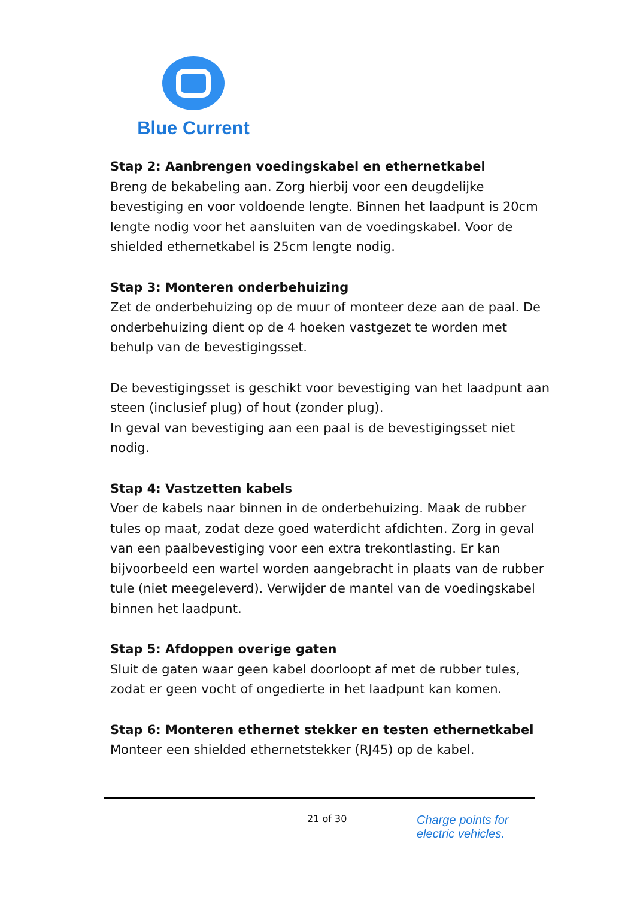Blue Current
Stap 2: Aanbrengen voedingskabel en ethernetkabel
Breng de bekabeling aan. Zorg hierbij voor een deugdelijke bevestiging en voor voldoende lengte. Binnen het laadpunt is 20cm lengte nodig voor het aansluiten van de voedingskabel. Voor de shielded ethernetkabel is 25cm lengte nodig.
Stap 3: Monteren onderbehuizing
Zet de onderbehuizing op de muur of monteer deze aan de paal. De onderbehuizing dient op de 4 hoeken vastgezet te worden met behulp van de bevestigingsset.
De bevestigingsset is geschikt voor bevestiging van het laadpunt aan steen (inclusief plug) of hout (zonder plug).
In geval van bevestiging aan een paal is de bevestigingsset niet nodig.
Stap 4: Vastzetten kabels
Voer de kabels naar binnen in de onderbehuizing. Maak de rubber tules op maat, zodat deze goed waterdicht afdichten. Zorg in geval van een paalbevestiging voor een extra trekontlasting. Er kan bijvoorbeeld een wartel worden aangebracht in plaats van de rubber tule (niet meegeleverd). Verwijder de mantel van de voedingskabel binnen het laadpunt.
Stap 5: Afdoppen overige gaten
Sluit de gaten waar geen kabel doorloopt af met de rubber tules, zodat er geen vocht of ongedierte in het laadpunt kan komen.
Stap 6: Monteren ethernet stekker en testen ethernetkabel
Monteer een shielded ethernetstekker (RJ45) op de kabel.
21 of 30
Charge points for
electric vehicles.